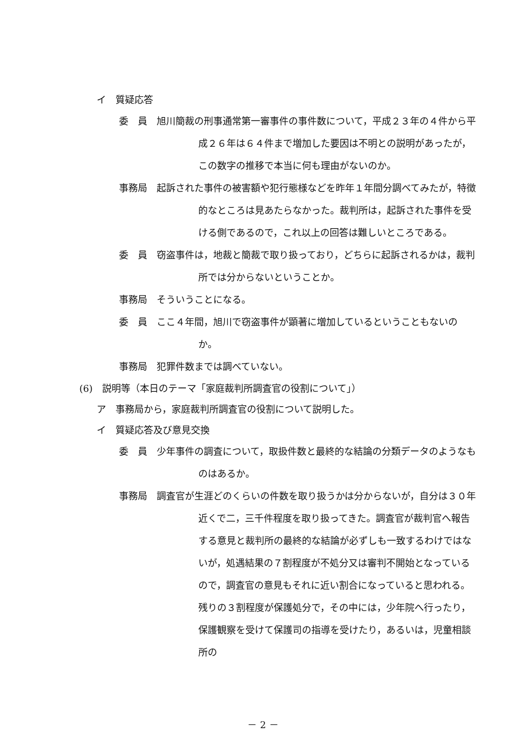イ　質疑応答
委　員　旭川簡裁の刑事通常第一審事件の事件数について，平成２３年の４件から平成２６年は６４件まで増加した要因は不明との説明があったが，この数字の推移で本当に何も理由がないのか。
事務局　起訴された事件の被害額や犯行態様などを昨年１年間分調べてみたが，特徴的なところは見あたらなかった。裁判所は，起訴された事件を受ける側であるので，これ以上の回答は難しいところである。
委　員　窃盗事件は，地裁と簡裁で取り扱っており，どちらに起訴されるかは，裁判所では分からないということか。
事務局　そういうことになる。
委　員　ここ４年間，旭川で窃盗事件が顕著に増加しているということもないのか。
事務局　犯罪件数までは調べていない。
(6)　説明等（本日のテーマ「家庭裁判所調査官の役割について」）
ア　事務局から，家庭裁判所調査官の役割について説明した。
イ　質疑応答及び意見交換
委　員　少年事件の調査について，取扱件数と最終的な結論の分類データのようなものはあるか。
事務局　調査官が生涯どのくらいの件数を取り扱うかは分からないが，自分は３０年近くで二，三千件程度を取り扱ってきた。調査官が裁判官へ報告する意見と裁判所の最終的な結論が必ずしも一致するわけではないが，処遇結果の７割程度が不処分又は審判不開始となっているので，調査官の意見もそれに近い割合になっていると思われる。残りの３割程度が保護処分で，その中には，少年院へ行ったり，保護観察を受けて保護司の指導を受けたり，あるいは，児童相談所の
－ 2 －